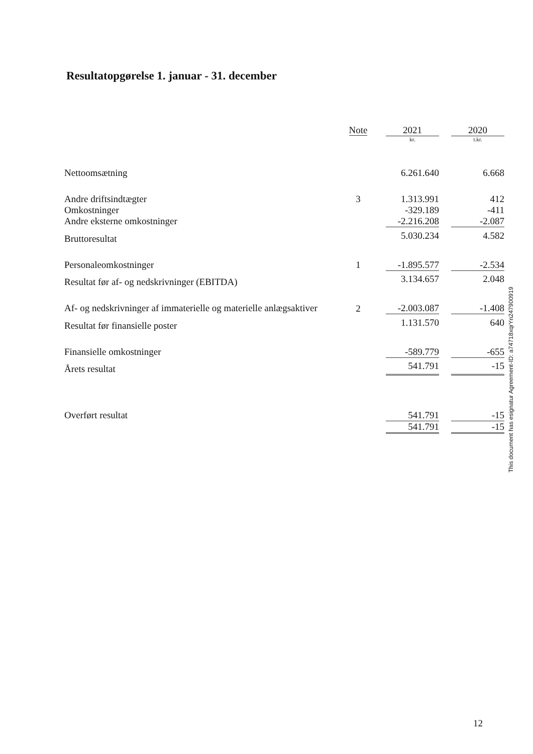Resultatopgørelse 1. januar - 31. december
| | Note | 2021 | | 2020 |
| --- | --- | --- | --- | --- |
| | | kr. | | t.kr. |
| Nettoomsætning | | 6.261.640 | | 6.668 |
| Andre driftsindtægter | 3 | 1.313.991 | | 412 |
| Omkostninger | | -329.189 | | -411 |
| Andre eksterne omkostninger | | -2.216.208 | | -2.087 |
| Bruttoresultat | | 5.030.234 | | 4.582 |
| Personaleomkostninger | 1 | -1.895.577 | | -2.534 |
| Resultat før af- og nedskrivninger (EBITDA) | | 3.134.657 | | 2.048 |
| Af- og nedskrivninger af immaterielle og materielle anlægsaktiver | 2 | -2.003.087 | | -1.408 |
| Resultat før finansielle poster | | 1.131.570 | | 640 |
| Finansielle omkostninger | | -589.779 | | -655 |
| Årets resultat | | 541.791 | | -15 |
| Overført resultat | | 541.791 | | -15 |
| | | 541.791 | | -15 |
This document has esignatur Agreement-ID: a74718xqrYn247900919
12